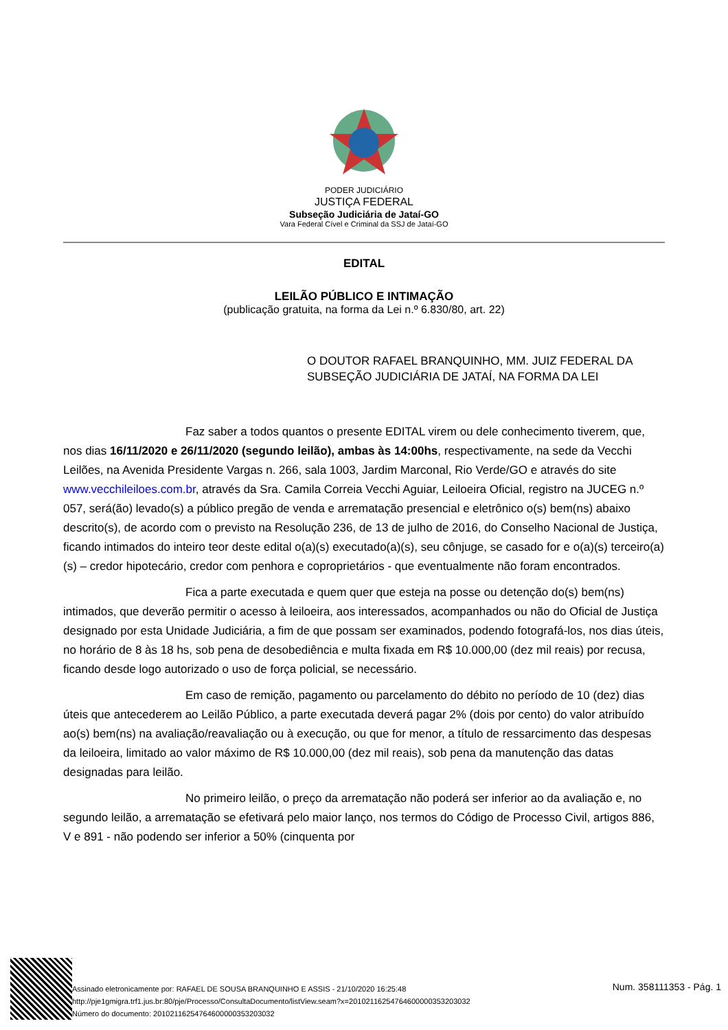PODER JUDICIÁRIO
JUSTIÇA FEDERAL
Subseção Judiciária de Jataí-GO
Vara Federal Cível e Criminal da SSJ de Jataí-GO
EDITAL
LEILÃO PÚBLICO E INTIMAÇÃO
(publicação gratuita, na forma da Lei n.º 6.830/80, art. 22)
O DOUTOR RAFAEL BRANQUINHO, MM. JUIZ FEDERAL DA SUBSEÇÃO JUDICIÁRIA DE JATAÍ, NA FORMA DA LEI
Faz saber a todos quantos o presente EDITAL virem ou dele conhecimento tiverem, que, nos dias 16/11/2020 e 26/11/2020 (segundo leilão), ambas às 14:00hs, respectivamente, na sede da Vecchi Leilões, na Avenida Presidente Vargas n. 266, sala 1003, Jardim Marconal, Rio Verde/GO e através do site www.vecchileiloes.com.br, através da Sra. Camila Correia Vecchi Aguiar, Leiloeira Oficial, registro na JUCEG n.º 057, será(ão) levado(s) a público pregão de venda e arrematação presencial e eletrônico o(s) bem(ns) abaixo descrito(s), de acordo com o previsto na Resolução 236, de 13 de julho de 2016, do Conselho Nacional de Justiça, ficando intimados do inteiro teor deste edital o(a)(s) executado(a)(s), seu cônjuge, se casado for e o(a)(s) terceiro(a)(s) – credor hipotecário, credor com penhora e coproprietários - que eventualmente não foram encontrados.
Fica a parte executada e quem quer que esteja na posse ou detenção do(s) bem(ns) intimados, que deverão permitir o acesso à leiloeira, aos interessados, acompanhados ou não do Oficial de Justiça designado por esta Unidade Judiciária, a fim de que possam ser examinados, podendo fotografá-los, nos dias úteis, no horário de 8 às 18 hs, sob pena de desobediência e multa fixada em R$ 10.000,00 (dez mil reais) por recusa, ficando desde logo autorizado o uso de força policial, se necessário.
Em caso de remição, pagamento ou parcelamento do débito no período de 10 (dez) dias úteis que antecederem ao Leilão Público, a parte executada deverá pagar 2% (dois por cento) do valor atribuído ao(s) bem(ns) na avaliação/reavaliação ou à execução, ou que for menor, a título de ressarcimento das despesas da leiloeira, limitado ao valor máximo de R$ 10.000,00 (dez mil reais), sob pena da manutenção das datas designadas para leilão.
No primeiro leilão, o preço da arrematação não poderá ser inferior ao da avaliação e, no segundo leilão, a arrematação se efetivará pelo maior lanço, nos termos do Código de Processo Civil, artigos 886, V e 891 - não podendo ser inferior a 50% (cinquenta por
Assinado eletronicamente por: RAFAEL DE SOUSA BRANQUINHO E ASSIS - 21/10/2020 16:25:48
http://pje1gmigra.trf1.jus.br:80/pje/Processo/ConsultaDocumento/listView.seam?x=20102116254764600000353203032
Número do documento: 20102116254764600000353203032
Num. 358111353 - Pág. 1